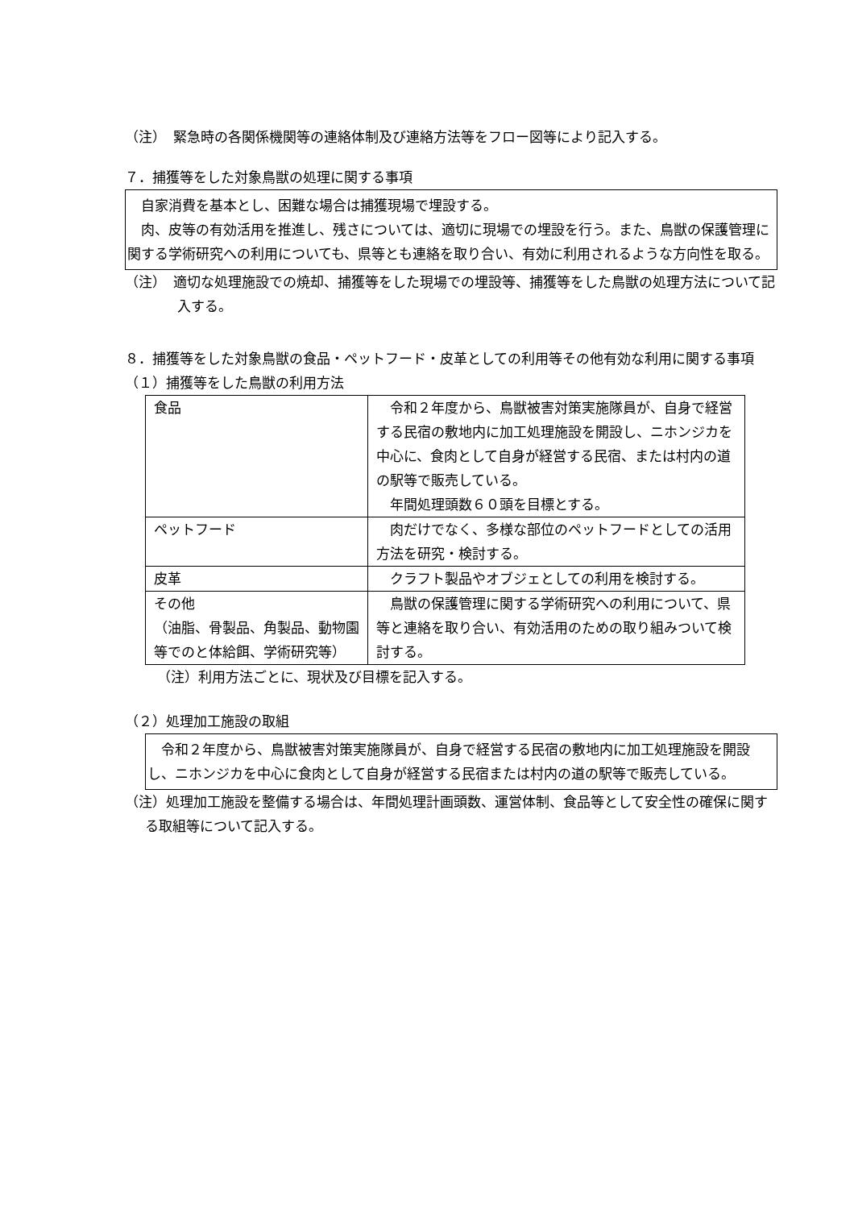（注）　緊急時の各関係機関等の連絡体制及び連絡方法等をフロー図等により記入する。
７．捕獲等をした対象鳥獣の処理に関する事項
　自家消費を基本とし、困難な場合は捕獲現場で埋設する。
　肉、皮等の有効活用を推進し、残さについては、適切に現場での埋設を行う。また、鳥獣の保護管理に関する学術研究への利用についても、県等とも連絡を取り合い、有効に利用されるような方向性を取る。
（注）　適切な処理施設での焼却、捕獲等をした現場での埋設等、捕獲等をした鳥獣の処理方法について記入する。
８．捕獲等をした対象鳥獣の食品・ペットフード・皮革としての利用等その他有効な利用に関する事項
（１）捕獲等をした鳥獣の利用方法
| 食品 | 令和２年度から、鳥獣被害対策実施隊員が、自身で経営する民宿の敷地内に加工処理施設を開設し、ニホンジカを中心に、食肉として自身が経営する民宿、または村内の道の駅等で販売している。 年間処理頭数６０頭を目標とする。 |
| ペットフード | 肉だけでなく、多様な部位のペットフードとしての活用方法を研究・検討する。 |
| 皮革 | クラフト製品やオブジェとしての利用を検討する。 |
| その他 （油脂、骨製品、角製品、動物園等でのと体給餌、学術研究等） | 鳥獣の保護管理に関する学術研究への利用について、県等と連絡を取り合い、有効活用のための取り組みついて検討する。 |
（注）利用方法ごとに、現状及び目標を記入する。
（２）処理加工施設の取組
　令和２年度から、鳥獣被害対策実施隊員が、自身で経営する民宿の敷地内に加工処理施設を開設し、ニホンジカを中心に食肉として自身が経営する民宿または村内の道の駅等で販売している。
（注）処理加工施設を整備する場合は、年間処理計画頭数、運営体制、食品等として安全性の確保に関する取組等について記入する。